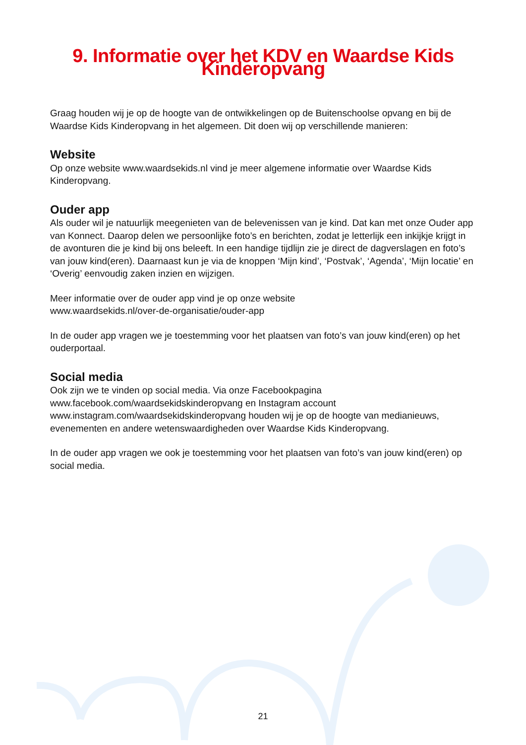9. Informatie over het KDV en Waardse Kids Kinderopvang
Graag houden wij je op de hoogte van de ontwikkelingen op de Buitenschoolse opvang en bij de Waardse Kids Kinderopvang in het algemeen. Dit doen wij op verschillende manieren:
Website
Op onze website www.waardsekids.nl vind je meer algemene informatie over Waardse Kids Kinderopvang.
Ouder app
Als ouder wil je natuurlijk meegenieten van de belevenissen van je kind. Dat kan met onze Ouder app van Konnect. Daarop delen we persoonlijke foto’s en berichten, zodat je letterlijk een inkijkje krijgt in de avonturen die je kind bij ons beleeft. In een handige tijdlijn zie je direct de dagverslagen en foto’s van jouw kind(eren). Daarnaast kun je via de knoppen ‘Mijn kind’, ‘Postvak’, ‘Agenda’, ‘Mijn locatie’ en ‘Overig’ eenvoudig zaken inzien en wijzigen.
Meer informatie over de ouder app vind je op onze website
www.waardsekids.nl/over-de-organisatie/ouder-app
In de ouder app vragen we je toestemming voor het plaatsen van foto’s van jouw kind(eren) op het ouderportaal.
Social media
Ook zijn we te vinden op social media. Via onze Facebookpagina
www.facebook.com/waardsekidskinderopvang en Instagram account
www.instagram.com/waardsekidskinderopvang houden wij je op de hoogte van medianieuws, evenementen en andere wetenswaardigheden over Waardse Kids Kinderopvang.
In de ouder app vragen we ook je toestemming voor het plaatsen van foto’s van jouw kind(eren) op social media.
21